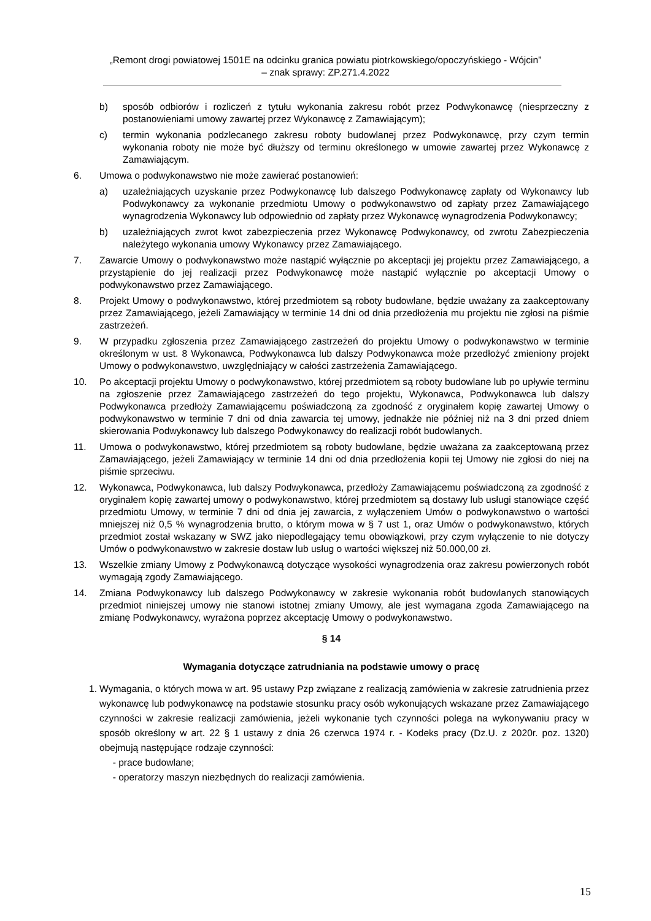„Remont drogi powiatowej 1501E na odcinku granica powiatu piotrkowskiego/opoczyńskiego - Wójcin”
– znak sprawy: ZP.271.4.2022
b) sposób odbiorów i rozliczeń z tytułu wykonania zakresu robót przez Podwykonawcę (niesprzeczny z postanowieniami umowy zawartej przez Wykonawcę z Zamawiającym);
c) termin wykonania podzlecanego zakresu roboty budowlanej przez Podwykonawcę, przy czym termin wykonania roboty nie może być dłuższy od terminu określonego w umowie zawartej przez Wykonawcę z Zamawiającym.
6. Umowa o podwykonawstwo nie może zawierać postanowień:
a) uzależniających uzyskanie przez Podwykonawcę lub dalszego Podwykonawcę zapłaty od Wykonawcy lub Podwykonawcy za wykonanie przedmiotu Umowy o podwykonawstwo od zapłaty przez Zamawiającego wynagrodzenia Wykonawcy lub odpowiednio od zapłaty przez Wykonawcę wynagrodzenia Podwykonawcy;
b) uzależniających zwrot kwot zabezpieczenia przez Wykonawcę Podwykonawcy, od zwrotu Zabezpieczenia należytego wykonania umowy Wykonawcy przez Zamawiającego.
7. Zawarcie Umowy o podwykonawstwo może nastąpić wyłącznie po akceptacji jej projektu przez Zamawiającego, a przystąpienie do jej realizacji przez Podwykonawcę może nastąpić wyłącznie po akceptacji Umowy o podwykonawstwo przez Zamawiającego.
8. Projekt Umowy o podwykonawstwo, której przedmiotem są roboty budowlane, będzie uważany za zaakceptowany przez Zamawiającego, jeżeli Zamawiający w terminie 14 dni od dnia przedłożenia mu projektu nie zgłosi na piśmie zastrzeżeń.
9. W przypadku zgłoszenia przez Zamawiającego zastrzeżeń do projektu Umowy o podwykonawstwo w terminie określonym w ust. 8 Wykonawca, Podwykonawca lub dalszy Podwykonawca może przedłożyć zmieniony projekt Umowy o podwykonawstwo, uwzględniający w całości zastrzeżenia Zamawiającego.
10. Po akceptacji projektu Umowy o podwykonawstwo, której przedmiotem są roboty budowlane lub po upływie terminu na zgłoszenie przez Zamawiającego zastrzeżeń do tego projektu, Wykonawca, Podwykonawca lub dalszy Podwykonawca przedłoży Zamawiającemu poświadczoną za zgodność z oryginałem kopię zawartej Umowy o podwykonawstwo w terminie 7 dni od dnia zawarcia tej umowy, jednakże nie później niż na 3 dni przed dniem skierowania Podwykonawcy lub dalszego Podwykonawcy do realizacji robót budowlanych.
11. Umowa o podwykonawstwo, której przedmiotem są roboty budowlane, będzie uważana za zaakceptowaną przez Zamawiającego, jeżeli Zamawiający w terminie 14 dni od dnia przedłożenia kopii tej Umowy nie zgłosi do niej na piśmie sprzeciwu.
12. Wykonawca, Podwykonawca, lub dalszy Podwykonawca, przedłoży Zamawiającemu poświadczoną za zgodność z oryginałem kopię zawartej umowy o podwykonawstwo, której przedmiotem są dostawy lub usługi stanowiące część przedmiotu Umowy, w terminie 7 dni od dnia jej zawarcia, z wyłączeniem Umów o podwykonawstwo o wartości mniejszej niż 0,5 % wynagrodzenia brutto, o którym mowa w § 7 ust 1, oraz Umów o podwykonawstwo, których przedmiot został wskazany w SWZ jako niepodlegający temu obowiązkowi, przy czym wyłączenie to nie dotyczy Umów o podwykonawstwo w zakresie dostaw lub usług o wartości większej niż 50.000,00 zł.
13. Wszelkie zmiany Umowy z Podwykonawcą dotyczące wysokości wynagrodzenia oraz zakresu powierzonych robót wymagają zgody Zamawiającego.
14. Zmiana Podwykonawcy lub dalszego Podwykonawcy w zakresie wykonania robót budowlanych stanowiących przedmiot niniejszej umowy nie stanowi istotnej zmiany Umowy, ale jest wymagana zgoda Zamawiającego na zmianę Podwykonawcy, wyrażona poprzez akceptację Umowy o podwykonawstwo.
§ 14
Wymagania dotyczące zatrudniania na podstawie umowy o pracę
1. Wymagania, o których mowa w art. 95 ustawy Pzp związane z realizacją zamówienia w zakresie zatrudnienia przez wykonawcę lub podwykonawcę na podstawie stosunku pracy osób wykonujących wskazane przez Zamawiającego czynności w zakresie realizacji zamówienia, jeżeli wykonanie tych czynności polega na wykonywaniu pracy w sposób określony w art. 22 § 1 ustawy z dnia 26 czerwca 1974 r. - Kodeks pracy (Dz.U. z 2020r. poz. 1320) obejmują następujące rodzaje czynności:
- prace budowlane;
- operatorzy maszyn niezbędnych do realizacji zamówienia.
15